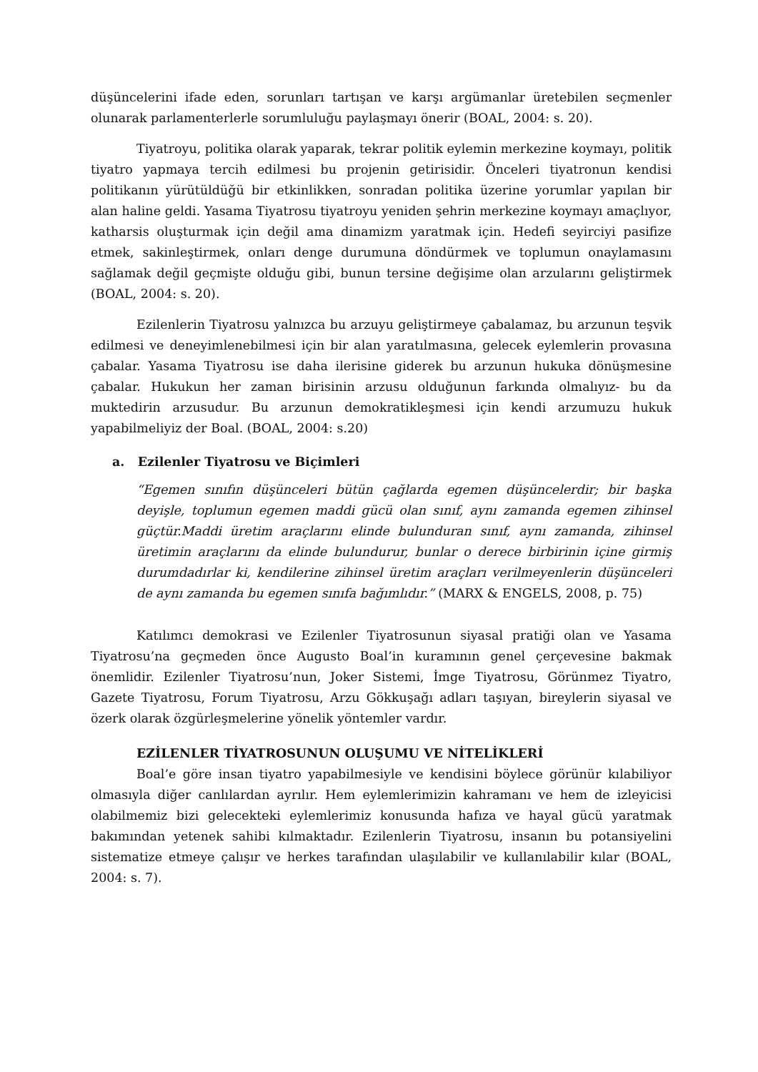düşüncelerini ifade eden, sorunları tartışan ve karşı argümanlar üretebilen seçmenler olunarak parlamenterlerle sorumluluğu paylaşmayı önerir (BOAL, 2004: s. 20).
Tiyatroyu, politika olarak yaparak, tekrar politik eylemin merkezine koymayı, politik tiyatro yapmaya tercih edilmesi bu projenin getirisidir. Önceleri tiyatronun kendisi politikanın yürütüldüğü bir etkinlikken, sonradan politika üzerine yorumlar yapılan bir alan haline geldi. Yasama Tiyatrosu tiyatroyu yeniden şehrin merkezine koymayı amaçlıyor, katharsis oluşturmak için değil ama dinamizm yaratmak için. Hedefi seyirciyi pasifize etmek, sakinleştirmek, onları denge durumuna döndürmek ve toplumun onaylamasını sağlamak değil geçmişte olduğu gibi, bunun tersine değişime olan arzularını geliştirmek (BOAL, 2004: s. 20).
Ezilenlerin Tiyatrosu yalnızca bu arzuyu geliştirmeye çabalamaz, bu arzunun teşvik edilmesi ve deneyimlenebilmesi için bir alan yaratılmasına, gelecek eylemlerin provasına çabalar. Yasama Tiyatrosu ise daha ilerisine giderek bu arzunun hukuka dönüşmesine çabalar. Hukukun her zaman birisinin arzusu olduğunun farkında olmalıyız- bu da muktedirin arzusudur. Bu arzunun demokratikleşmesi için kendi arzumuzu hukuk yapabilmeliyiz der Boal. (BOAL, 2004: s.20)
a. Ezilenler Tiyatrosu ve Biçimleri
“Egemen sınıfın düşünceleri bütün çağlarda egemen düşüncelerdir; bir başka deyişle, toplumun egemen maddi gücü olan sınıf, aynı zamanda egemen zihinsel güçtür.Maddi üretim araçlarını elinde bulunduran sınıf, aynı zamanda, zihinsel üretimin araçlarını da elinde bulundurur, bunlar o derece birbirinin içine girmiş durumdadırlar ki, kendilerine zihinsel üretim araçları verilmeyenlerin düşünceleri de aynı zamanda bu egemen sınıfa bağımlıdır.” (MARX & ENGELS, 2008, p. 75)
Katılımcı demokrasi ve Ezilenler Tiyatrosunun siyasal pratiği olan ve Yasama Tiyatrosu’na geçmeden önce Augusto Boal’in kuramının genel çerçevesine bakmak önemlidir. Ezilenler Tiyatrosu’nun, Joker Sistemi, İmge Tiyatrosu, Görünmez Tiyatro, Gazete Tiyatrosu, Forum Tiyatrosu, Arzu Gökkuşağı adları taşıyan, bireylerin siyasal ve özerk olarak özgürleşmelerine yönelik yöntemler vardır.
EZİLENLER TİYATROSUNUN OLUŞUMU VE NİTELİKLERİ
Boal’e göre insan tiyatro yapabilmesiyle ve kendisini böylece görünür kılabiliyor olmasıyla diğer canlılardan ayrılır. Hem eylemlerimizin kahramanı ve hem de izleyicisi olabilmemiz bizi gelecekteki eylemlerimiz konusunda hafıza ve hayal gücü yaratmak bakımından yetenek sahibi kılmaktadır. Ezilenlerin Tiyatrosu, insanın bu potansiyelini sistematize etmeye çalışır ve herkes tarafından ulaşılabilir ve kullanılabilir kılar (BOAL, 2004: s. 7).